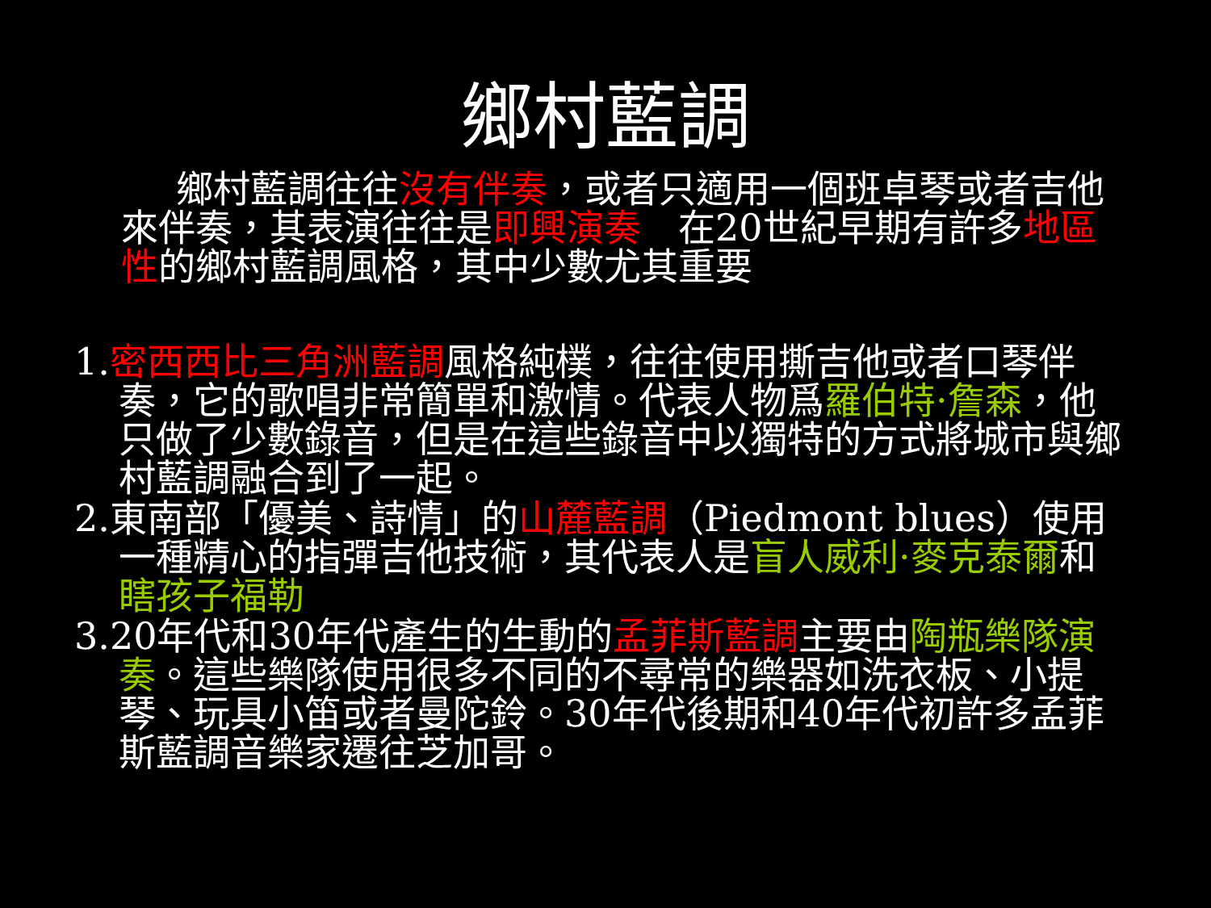鄉村藍調
鄉村藍調往往沒有伴奏，或者只適用一個班卓琴或者吉他來伴奏，其表演往往是即興演奏　在20世紀早期有許多地區性的鄉村藍調風格，其中少數尤其重要
1.密西西比三角洲藍調風格純樸，往往使用撕吉他或者口琴伴奏，它的歌唱非常簡單和激情。代表人物爲羅伯特·詹森，他只做了少數錄音，但是在這些錄音中以獨特的方式將城市與鄉村藍調融合到了一起。
2.東南部「優美、詩情」的山麓藍調（Piedmont blues）使用一種精心的指彈吉他技術，其代表人是盲人威利·麥克泰爾和瞎孩子福勒
3.20年代和30年代產生的生動的孟菲斯藍調主要由陶瓶樂隊演奏。這些樂隊使用很多不同的不尋常的樂器如洗衣板、小提琴、玩具小笛或者曼陀鈴。30年代後期和40年代初許多孟菲斯藍調音樂家遷往芝加哥。